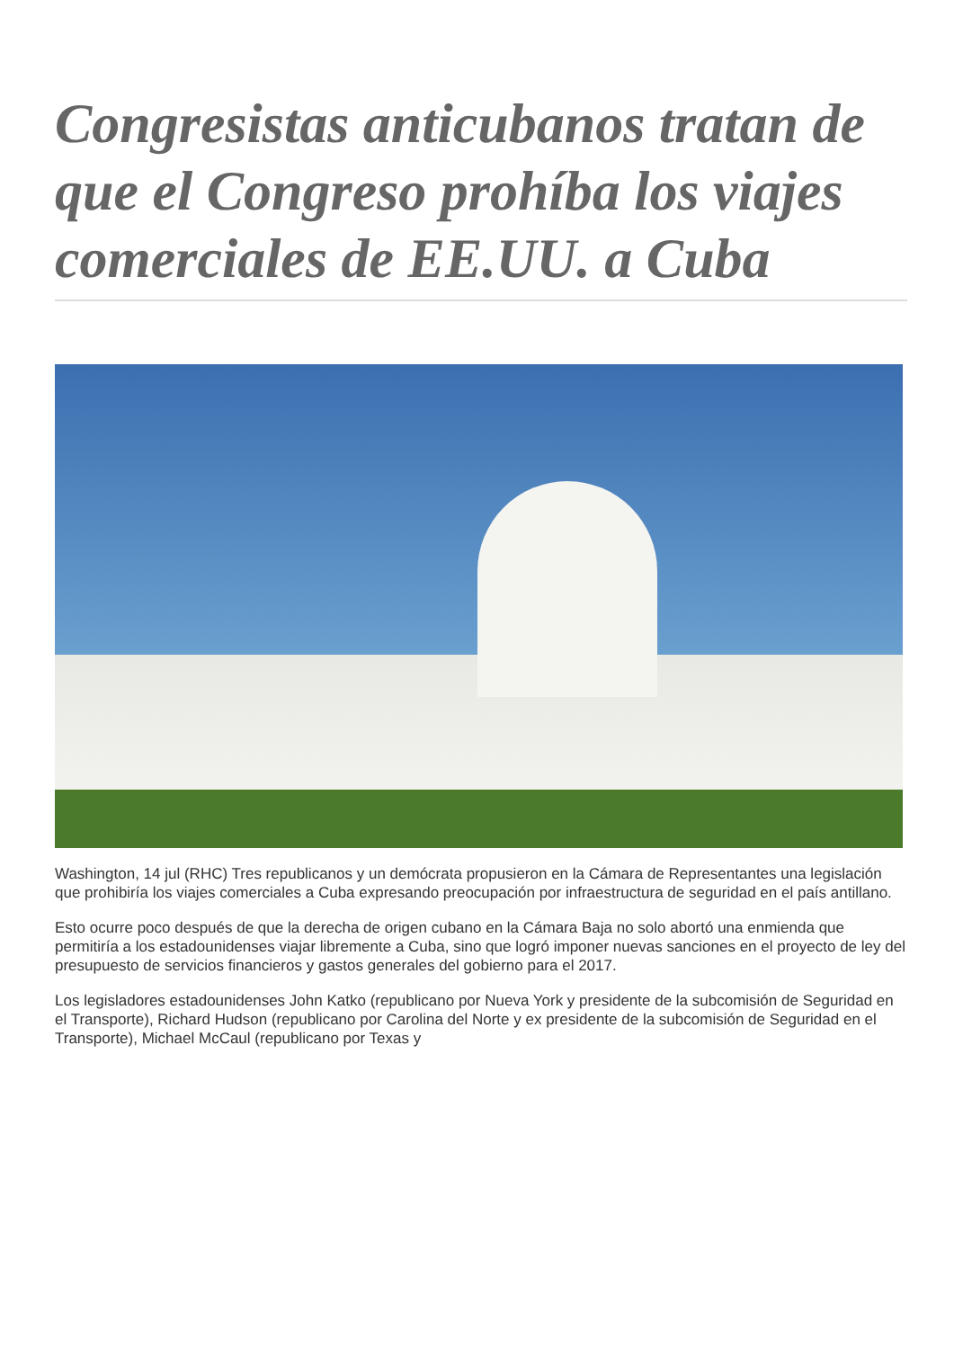Congresistas anticubanos tratan de que el Congreso prohíba los viajes comerciales de EE.UU. a Cuba
Washington, 14 jul (RHC) Tres republicanos y un demócrata propusieron en la Cámara de Representantes una legislación que prohibiría los viajes comerciales a Cuba expresando preocupación por infraestructura de seguridad en el país antillano.
Esto ocurre poco después de que la derecha de origen cubano en la Cámara Baja no solo abortó una enmienda que permitiría a los estadounidenses viajar libremente a Cuba, sino que logró imponer nuevas sanciones en el proyecto de ley del presupuesto de servicios financieros y gastos generales del gobierno para el 2017.
Los legisladores estadounidenses John Katko (republicano por Nueva York y presidente de la subcomisión de Seguridad en el Transporte), Richard Hudson (republicano por Carolina del Norte y ex presidente de la subcomisión de Seguridad en el Transporte), Michael McCaul (republicano por Texas y